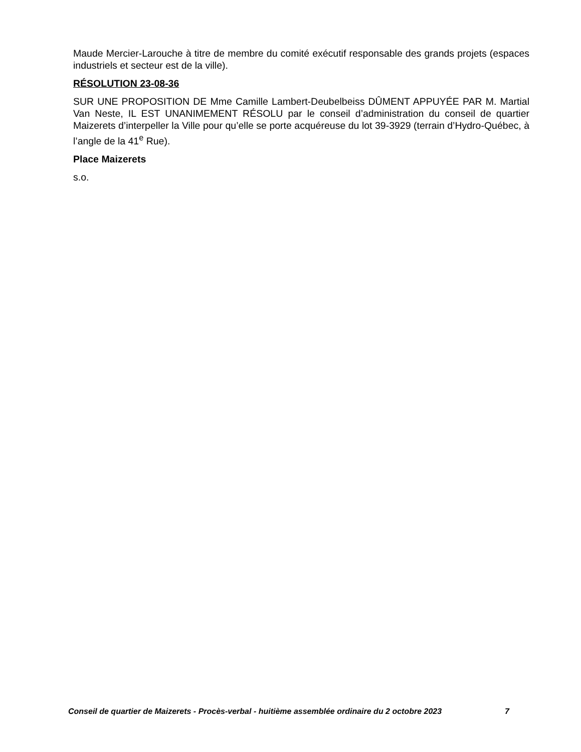Maude Mercier-Larouche à titre de membre du comité exécutif responsable des grands projets (espaces industriels et secteur est de la ville).
RÉSOLUTION 23-08-36
SUR UNE PROPOSITION DE Mme Camille Lambert-Deubelbeiss DÛMENT APPUYÉE PAR M. Martial Van Neste, IL EST UNANIMEMENT RÉSOLU par le conseil d’administration du conseil de quartier Maizerets d’interpeller la Ville pour qu’elle se porte acquéreuse du lot 39-3929 (terrain d’Hydro-Québec, à l’angle de la 41<sup>e</sup> Rue).
Place Maizerets
s.o.
Conseil de quartier de Maizerets - Procès-verbal - huitième assemblée ordinaire du 2 octobre 2023 7